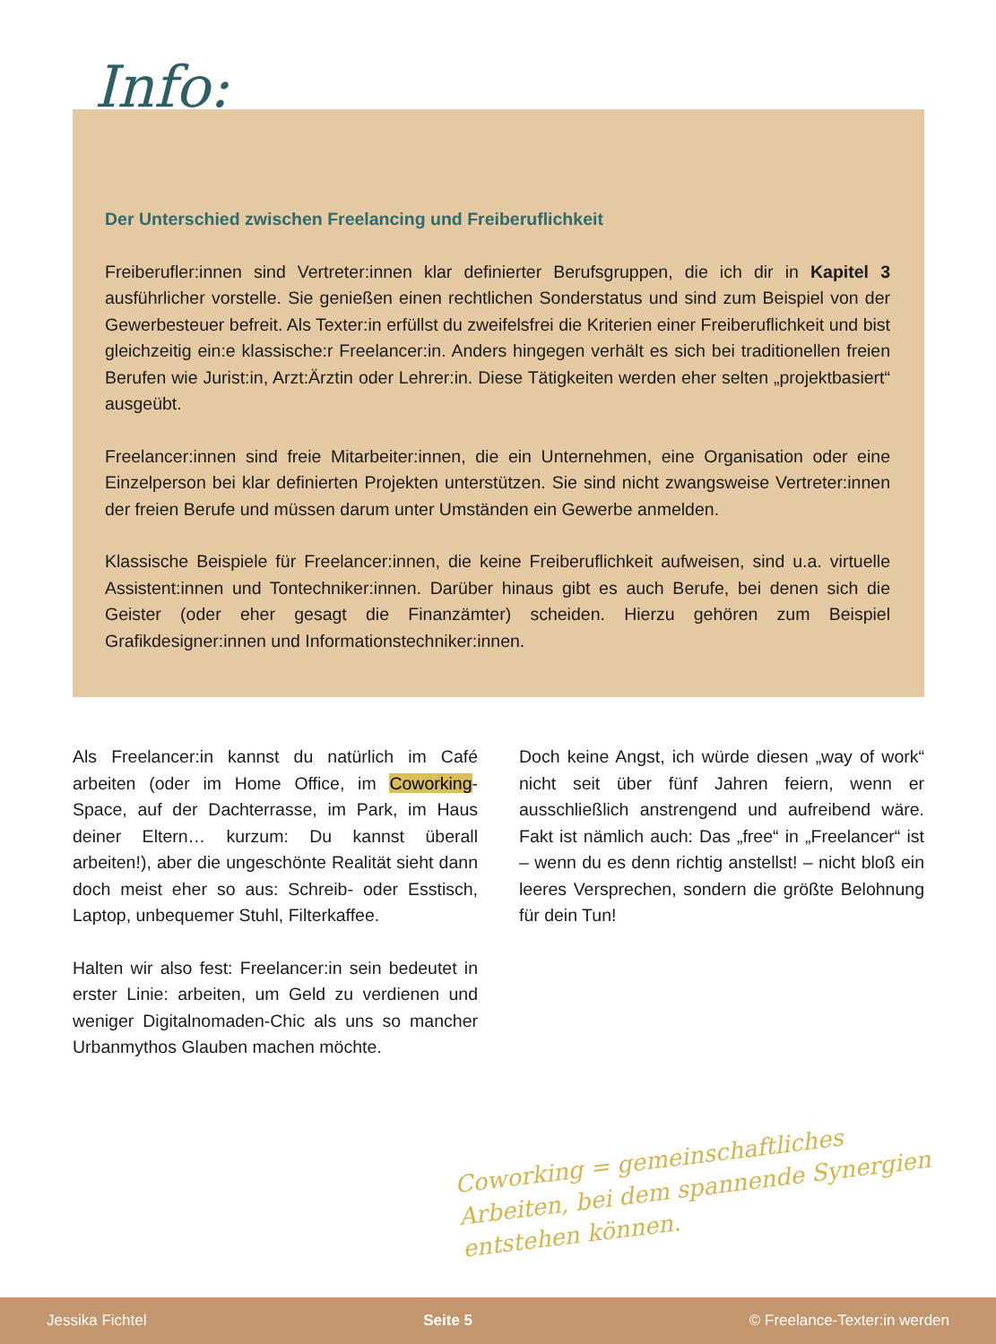Info:
Der Unterschied zwischen Freelancing und Freiberuflichkeit
Freiberufler:innen sind Vertreter:innen klar definierter Berufsgruppen, die ich dir in Kapitel 3 ausführlicher vorstelle. Sie genießen einen rechtlichen Sonderstatus und sind zum Beispiel von der Gewerbesteuer befreit. Als Texter:in erfüllst du zweifelsfrei die Kriterien einer Freiberuflichkeit und bist gleichzeitig ein:e klassische:r Freelancer:in. Anders hingegen verhält es sich bei traditionellen freien Berufen wie Jurist:in, Arzt:Ärztin oder Lehrer:in. Diese Tätigkeiten werden eher selten „projektbasiert“ ausgeübt.
Freelancer:innen sind freie Mitarbeiter:innen, die ein Unternehmen, eine Organisation oder eine Einzelperson bei klar definierten Projekten unterstützen. Sie sind nicht zwangsweise Vertreter:innen der freien Berufe und müssen darum unter Umständen ein Gewerbe anmelden.
Klassische Beispiele für Freelancer:innen, die keine Freiberuflichkeit aufweisen, sind u.a. virtuelle Assistent:innen und Tontechniker:innen. Darüber hinaus gibt es auch Berufe, bei denen sich die Geister (oder eher gesagt die Finanzämter) scheiden. Hierzu gehören zum Beispiel Grafikdesigner:innen und Informationstechniker:innen.
Als Freelancer:in kannst du natürlich im Café arbeiten (oder im Home Office, im Coworking-Space, auf der Dachterrasse, im Park, im Haus deiner Eltern… kurzum: Du kannst überall arbeiten!), aber die ungeschönte Realität sieht dann doch meist eher so aus: Schreib- oder Esstisch, Laptop, unbequemer Stuhl, Filterkaffee.
Halten wir also fest: Freelancer:in sein bedeutet in erster Linie: arbeiten, um Geld zu verdienen und weniger Digitalnomaden-Chic als uns so mancher Urbanmythos Glauben machen möchte.
Doch keine Angst, ich würde diesen „way of work“ nicht seit über fünf Jahren feiern, wenn er ausschließlich anstrengend und aufreibend wäre. Fakt ist nämlich auch: Das „free“ in „Freelancer“ ist – wenn du es denn richtig anstellst! – nicht bloß ein leeres Versprechen, sondern die größte Belohnung für dein Tun!
Coworking = gemeinschaftliches Arbeiten, bei dem spannende Synergien entstehen können.
Jessika Fichtel Seite 5 © Freelance-Texter:in werden